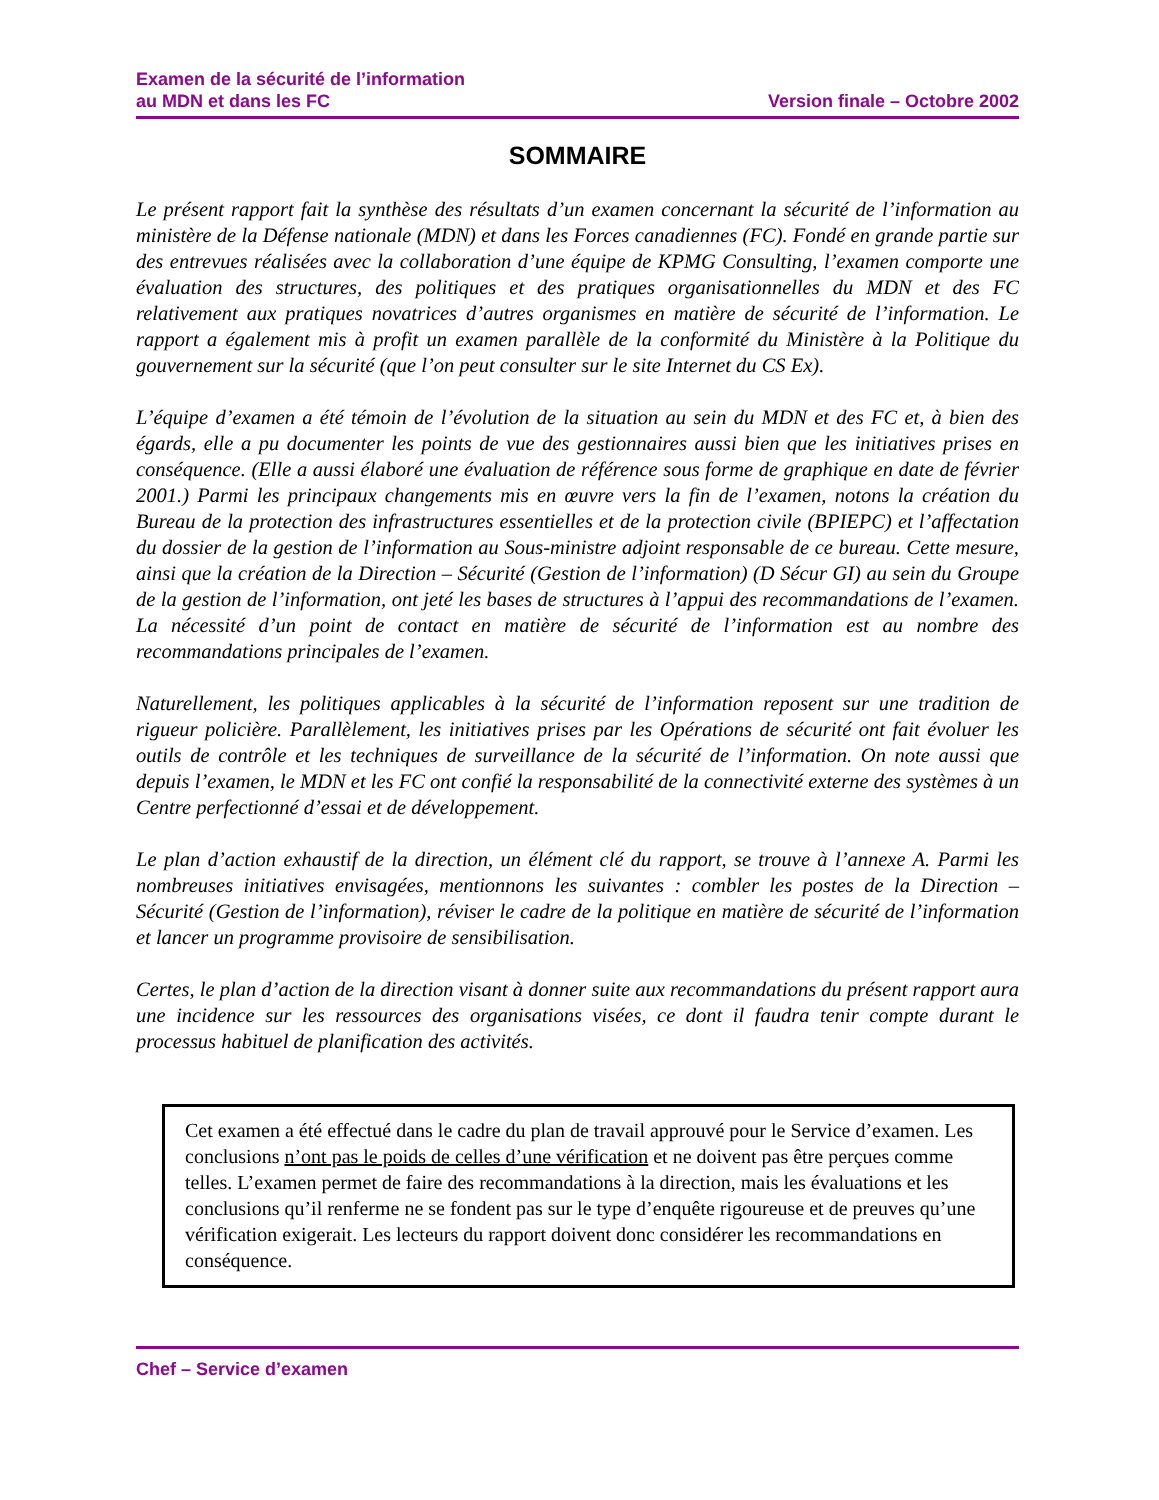Examen de la sécurité de l’information
au MDN et dans les FC
Version finale – Octobre 2002
SOMMAIRE
Le présent rapport fait la synthèse des résultats d’un examen concernant la sécurité de l’information au ministère de la Défense nationale (MDN) et dans les Forces canadiennes (FC). Fondé en grande partie sur des entrevues réalisées avec la collaboration d’une équipe de KPMG Consulting, l’examen comporte une évaluation des structures, des politiques et des pratiques organisationnelles du MDN et des FC relativement aux pratiques novatrices d’autres organismes en matière de sécurité de l’information. Le rapport a également mis à profit un examen parallèle de la conformité du Ministère à la Politique du gouvernement sur la sécurité (que l’on peut consulter sur le site Internet du CS Ex).
L’équipe d’examen a été témoin de l’évolution de la situation au sein du MDN et des FC et, à bien des égards, elle a pu documenter les points de vue des gestionnaires aussi bien que les initiatives prises en conséquence. (Elle a aussi élaboré une évaluation de référence sous forme de graphique en date de février 2001.) Parmi les principaux changements mis en œuvre vers la fin de l’examen, notons la création du Bureau de la protection des infrastructures essentielles et de la protection civile (BPIEPC) et l’affectation du dossier de la gestion de l’information au Sous-ministre adjoint responsable de ce bureau. Cette mesure, ainsi que la création de la Direction – Sécurité (Gestion de l’information) (D Sécur GI) au sein du Groupe de la gestion de l’information, ont jeté les bases de structures à l’appui des recommandations de l’examen. La nécessité d’un point de contact en matière de sécurité de l’information est au nombre des recommandations principales de l’examen.
Naturellement, les politiques applicables à la sécurité de l’information reposent sur une tradition de rigueur policière. Parallèlement, les initiatives prises par les Opérations de sécurité ont fait évoluer les outils de contrôle et les techniques de surveillance de la sécurité de l’information. On note aussi que depuis l’examen, le MDN et les FC ont confié la responsabilité de la connectivité externe des systèmes à un Centre perfectionné d’essai et de développement.
Le plan d’action exhaustif de la direction, un élément clé du rapport, se trouve à l’annexe A. Parmi les nombreuses initiatives envisagées, mentionnons les suivantes : combler les postes de la Direction – Sécurité (Gestion de l’information), réviser le cadre de la politique en matière de sécurité de l’information et lancer un programme provisoire de sensibilisation.
Certes, le plan d’action de la direction visant à donner suite aux recommandations du présent rapport aura une incidence sur les ressources des organisations visées, ce dont il faudra tenir compte durant le processus habituel de planification des activités.
Cet examen a été effectué dans le cadre du plan de travail approuvé pour le Service d’examen. Les conclusions n’ont pas le poids de celles d’une vérification et ne doivent pas être perçues comme telles. L’examen permet de faire des recommandations à la direction, mais les évaluations et les conclusions qu’il renferme ne se fondent pas sur le type d’enquête rigoureuse et de preuves qu’une vérification exigerait. Les lecteurs du rapport doivent donc considérer les recommandations en conséquence.
Chef – Service d’examen